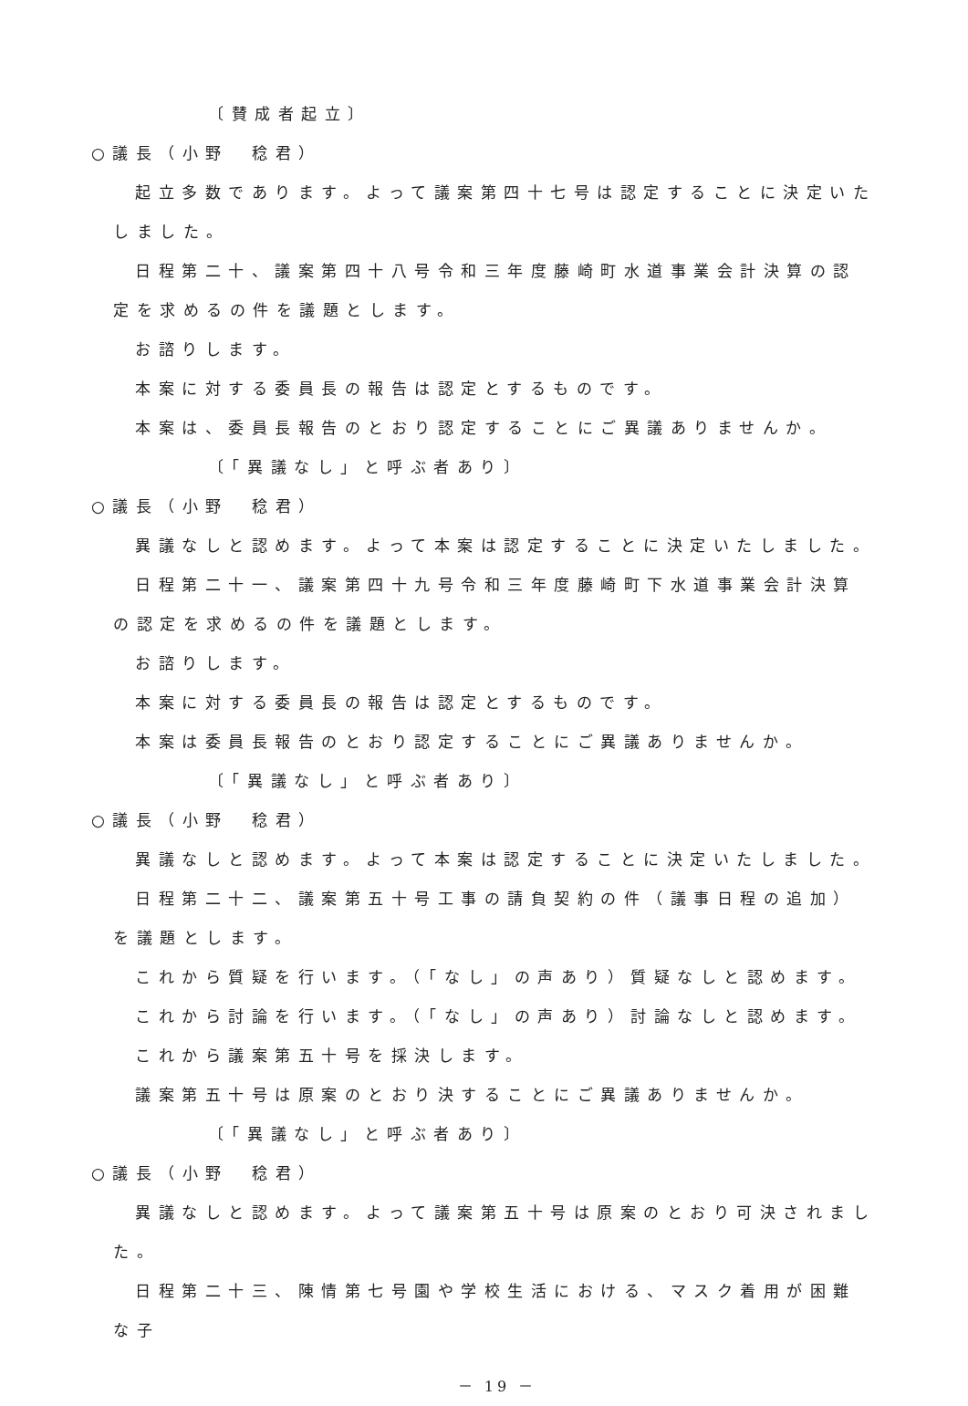〔賛成者起立〕
○議長（小野　稔君）
起立多数であります。よって議案第四十七号は認定することに決定いたしました。
日程第二十、議案第四十八号令和三年度藤崎町水道事業会計決算の認定を求めるの件を議題とします。
お諮りします。
本案に対する委員長の報告は認定とするものです。
本案は、委員長報告のとおり認定することにご異議ありませんか。
〔「異議なし」と呼ぶ者あり〕
○議長（小野　稔君）
異議なしと認めます。よって本案は認定することに決定いたしました。
日程第二十一、議案第四十九号令和三年度藤崎町下水道事業会計決算の認定を求めるの件を議題とします。
お諮りします。
本案に対する委員長の報告は認定とするものです。
本案は委員長報告のとおり認定することにご異議ありませんか。
〔「異議なし」と呼ぶ者あり〕
○議長（小野　稔君）
異議なしと認めます。よって本案は認定することに決定いたしました。
日程第二十二、議案第五十号工事の請負契約の件（議事日程の追加）を議題とします。
これから質疑を行います。（「なし」の声あり）質疑なしと認めます。
これから討論を行います。（「なし」の声あり）討論なしと認めます。
これから議案第五十号を採決します。
議案第五十号は原案のとおり決することにご異議ありませんか。
〔「異議なし」と呼ぶ者あり〕
○議長（小野　稔君）
異議なしと認めます。よって議案第五十号は原案のとおり可決されました。
日程第二十三、陳情第七号園や学校生活における、マスク着用が困難な子
－ 19 －